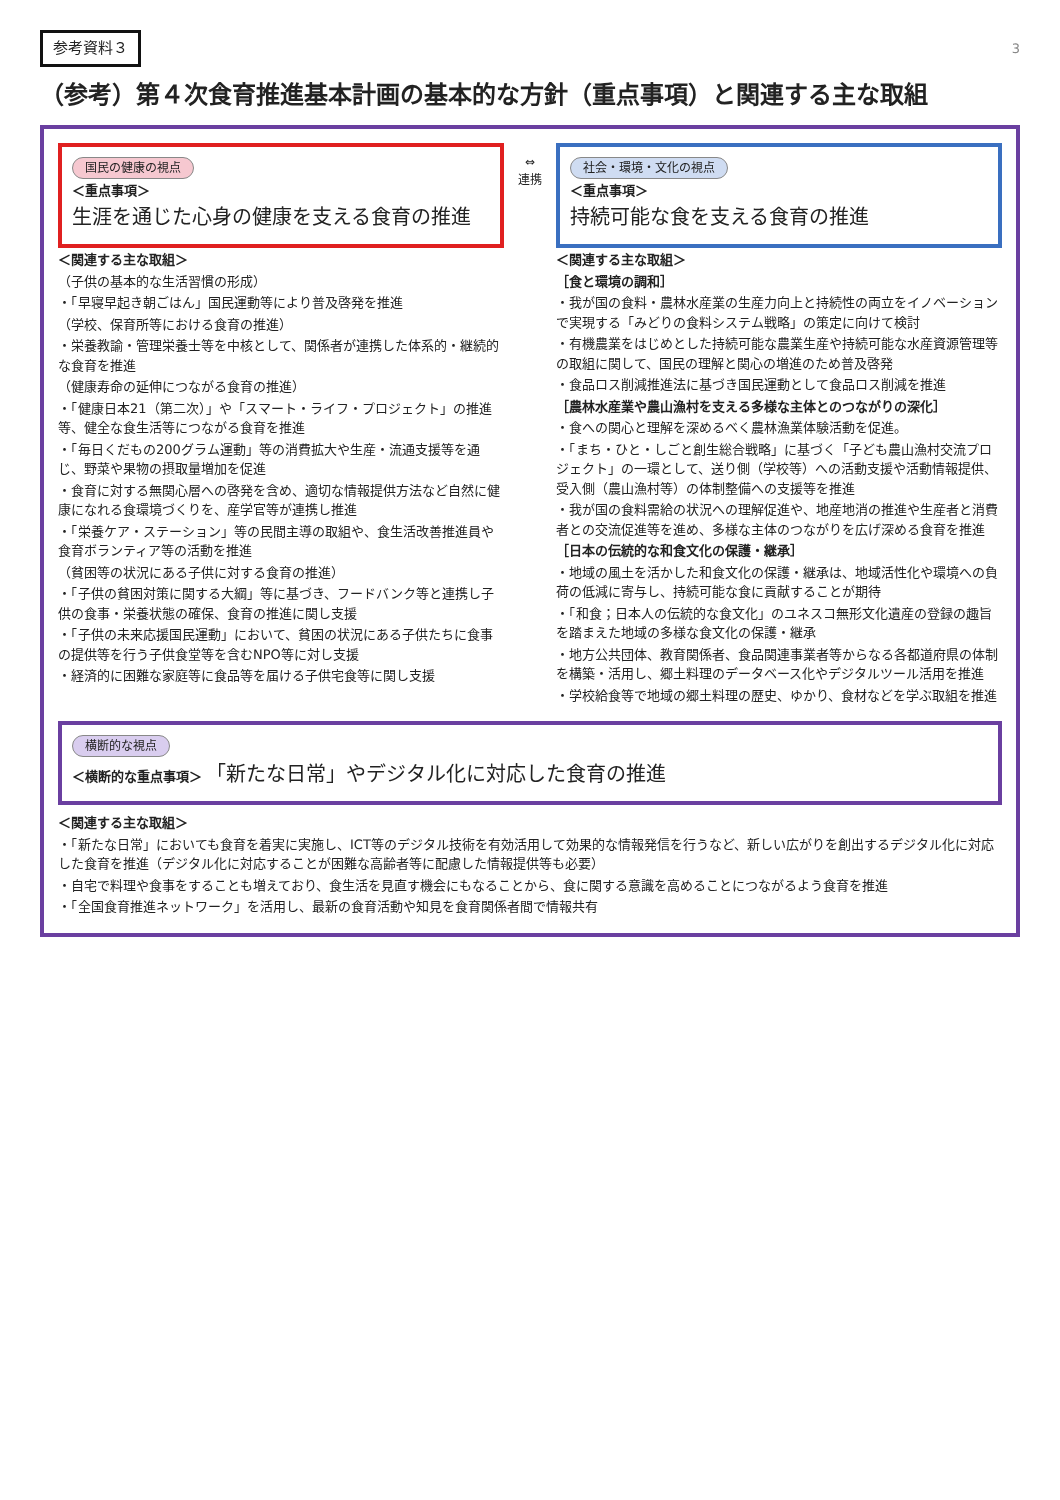参考資料３ 3
（参考）第４次食育推進基本計画の基本的な方針（重点事項）と関連する主な取組
国民の健康の視点
＜重点事項＞
生涯を通じた心身の健康を支える食育の推進
＜関連する主な取組＞
（子供の基本的な生活習慣の形成）
・「早寝早起き朝ごはん」国民運動等により普及啓発を推進
（学校、保育所等における食育の推進）
・栄養教諭・管理栄養士等を中核として、関係者が連携した体系的・継続的な食育を推進
（健康寿命の延伸につながる食育の推進）
・「健康日本21（第二次）」や「スマート・ライフ・プロジェクト」の推進等、健全な食生活等につながる食育を推進
・「毎日くだもの200グラム運動」等の消費拡大や生産・流通支援等を通じ、野菜や果物の摂取量増加を促進
・食育に対する無関心層への啓発を含め、適切な情報提供方法など自然に健康になれる食環境づくりを、産学官等が連携し推進
・「栄養ケア・ステーション」等の民間主導の取組や、食生活改善推進員や食育ボランティア等の活動を推進
（貧困等の状況にある子供に対する食育の推進）
・「子供の貧困対策に関する大綱」等に基づき、フードバンク等と連携し子供の食事・栄養状態の確保、食育の推進に関し支援
・「子供の未来応援国民運動」において、貧困の状況にある子供たちに食事の提供等を行う子供食堂等を含むNPO等に対し支援
・経済的に困難な家庭等に食品等を届ける子供宅食等に関し支援
⇔
連携
社会・環境・文化の視点
＜重点事項＞
持続可能な食を支える食育の推進
＜関連する主な取組＞
［食と環境の調和］
・我が国の食料・農林水産業の生産力向上と持続性の両立をイノベーションで実現する「みどりの食料システム戦略」の策定に向けて検討
・有機農業をはじめとした持続可能な農業生産や持続可能な水産資源管理等の取組に関して、国民の理解と関心の増進のため普及啓発
・食品ロス削減推進法に基づき国民運動として食品ロス削減を推進
［農林水産業や農山漁村を支える多様な主体とのつながりの深化］
・食への関心と理解を深めるべく農林漁業体験活動を促進。
・「まち・ひと・しごと創生総合戦略」に基づく「子ども農山漁村交流プロジェクト」の一環として、送り側（学校等）への活動支援や活動情報提供、受入側（農山漁村等）の体制整備への支援等を推進
・我が国の食料需給の状況への理解促進や、地産地消の推進や生産者と消費者との交流促進等を進め、多様な主体のつながりを広げ深める食育を推進
［日本の伝統的な和食文化の保護・継承］
・地域の風土を活かした和食文化の保護・継承は、地域活性化や環境への負荷の低減に寄与し、持続可能な食に貢献することが期待
・「和食；日本人の伝統的な食文化」のユネスコ無形文化遺産の登録の趣旨を踏まえた地域の多様な食文化の保護・継承
・地方公共団体、教育関係者、食品関連事業者等からなる各都道府県の体制を構築・活用し、郷土料理のデータベース化やデジタルツール活用を推進
・学校給食等で地域の郷土料理の歴史、ゆかり、食材などを学ぶ取組を推進
横断的な視点
＜横断的な重点事項＞ 「新たな日常」やデジタル化に対応した食育の推進
＜関連する主な取組＞
・「新たな日常」においても食育を着実に実施し、ICT等のデジタル技術を有効活用して効果的な情報発信を行うなど、新しい広がりを創出するデジタル化に対応した食育を推進（デジタル化に対応することが困難な高齢者等に配慮した情報提供等も必要）
・自宅で料理や食事をすることも増えており、食生活を見直す機会にもなることから、食に関する意識を高めることにつながるよう食育を推進
・「全国食育推進ネットワーク」を活用し、最新の食育活動や知見を食育関係者間で情報共有